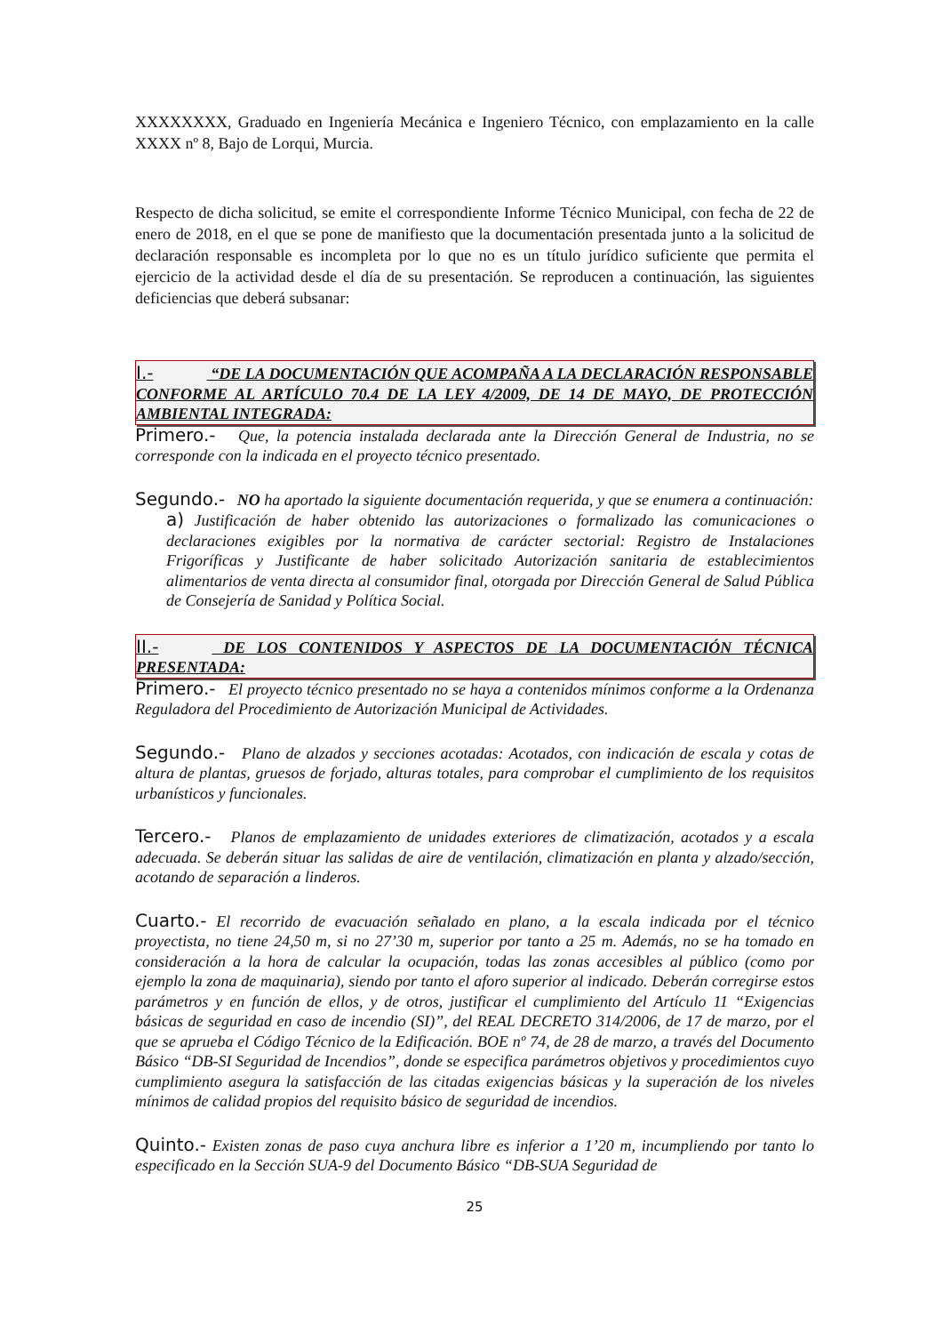XXXXXXXX, Graduado en Ingeniería Mecánica e Ingeniero Técnico, con emplazamiento en la calle XXXX nº 8, Bajo de Lorqui, Murcia.
Respecto de dicha solicitud, se emite el correspondiente Informe Técnico Municipal, con fecha de 22 de enero de 2018, en el que se pone de manifiesto que la documentación presentada junto a la solicitud de declaración responsable es incompleta por lo que no es un título jurídico suficiente que permita el ejercicio de la actividad desde el día de su presentación. Se reproducen a continuación, las siguientes deficiencias que deberá subsanar:
I.- “DE LA DOCUMENTACIÓN QUE ACOMPAÑA A LA DECLARACIÓN RESPONSABLE CONFORME AL ARTÍCULO 70.4 DE LA LEY 4/2009, DE 14 DE MAYO, DE PROTECCIÓN AMBIENTAL INTEGRADA:
Primero.- Que, la potencia instalada declarada ante la Dirección General de Industria, no se corresponde con la indicada en el proyecto técnico presentado.
Segundo.- NO ha aportado la siguiente documentación requerida, y que se enumera a continuación:
a) Justificación de haber obtenido las autorizaciones o formalizado las comunicaciones o declaraciones exigibles por la normativa de carácter sectorial: Registro de Instalaciones Frigoríficas y Justificante de haber solicitado Autorización sanitaria de establecimientos alimentarios de venta directa al consumidor final, otorgada por Dirección General de Salud Pública de Consejería de Sanidad y Política Social.
II.- DE LOS CONTENIDOS Y ASPECTOS DE LA DOCUMENTACIÓN TÉCNICA PRESENTADA:
Primero.- El proyecto técnico presentado no se haya a contenidos mínimos conforme a la Ordenanza Reguladora del Procedimiento de Autorización Municipal de Actividades.
Segundo.- Plano de alzados y secciones acotadas: Acotados, con indicación de escala y cotas de altura de plantas, gruesos de forjado, alturas totales, para comprobar el cumplimiento de los requisitos urbanísticos y funcionales.
Tercero.- Planos de emplazamiento de unidades exteriores de climatización, acotados y a escala adecuada. Se deberán situar las salidas de aire de ventilación, climatización en planta y alzado/sección, acotando de separación a linderos.
Cuarto.- El recorrido de evacuación señalado en plano, a la escala indicada por el técnico proyectista, no tiene 24,50 m, si no 27’30 m, superior por tanto a 25 m. Además, no se ha tomado en consideración a la hora de calcular la ocupación, todas las zonas accesibles al público (como por ejemplo la zona de maquinaria), siendo por tanto el aforo superior al indicado. Deberán corregirse estos parámetros y en función de ellos, y de otros, justificar el cumplimiento del Artículo 11 “Exigencias básicas de seguridad en caso de incendio (SI)”, del REAL DECRETO 314/2006, de 17 de marzo, por el que se aprueba el Código Técnico de la Edificación. BOE nº 74, de 28 de marzo, a través del Documento Básico “DB-SI Seguridad de Incendios”, donde se especifica parámetros objetivos y procedimientos cuyo cumplimiento asegura la satisfacción de las citadas exigencias básicas y la superación de los niveles mínimos de calidad propios del requisito básico de seguridad de incendios.
Quinto.- Existen zonas de paso cuya anchura libre es inferior a 1’20 m, incumpliendo por tanto lo especificado en la Sección SUA-9 del Documento Básico “DB-SUA Seguridad de
25